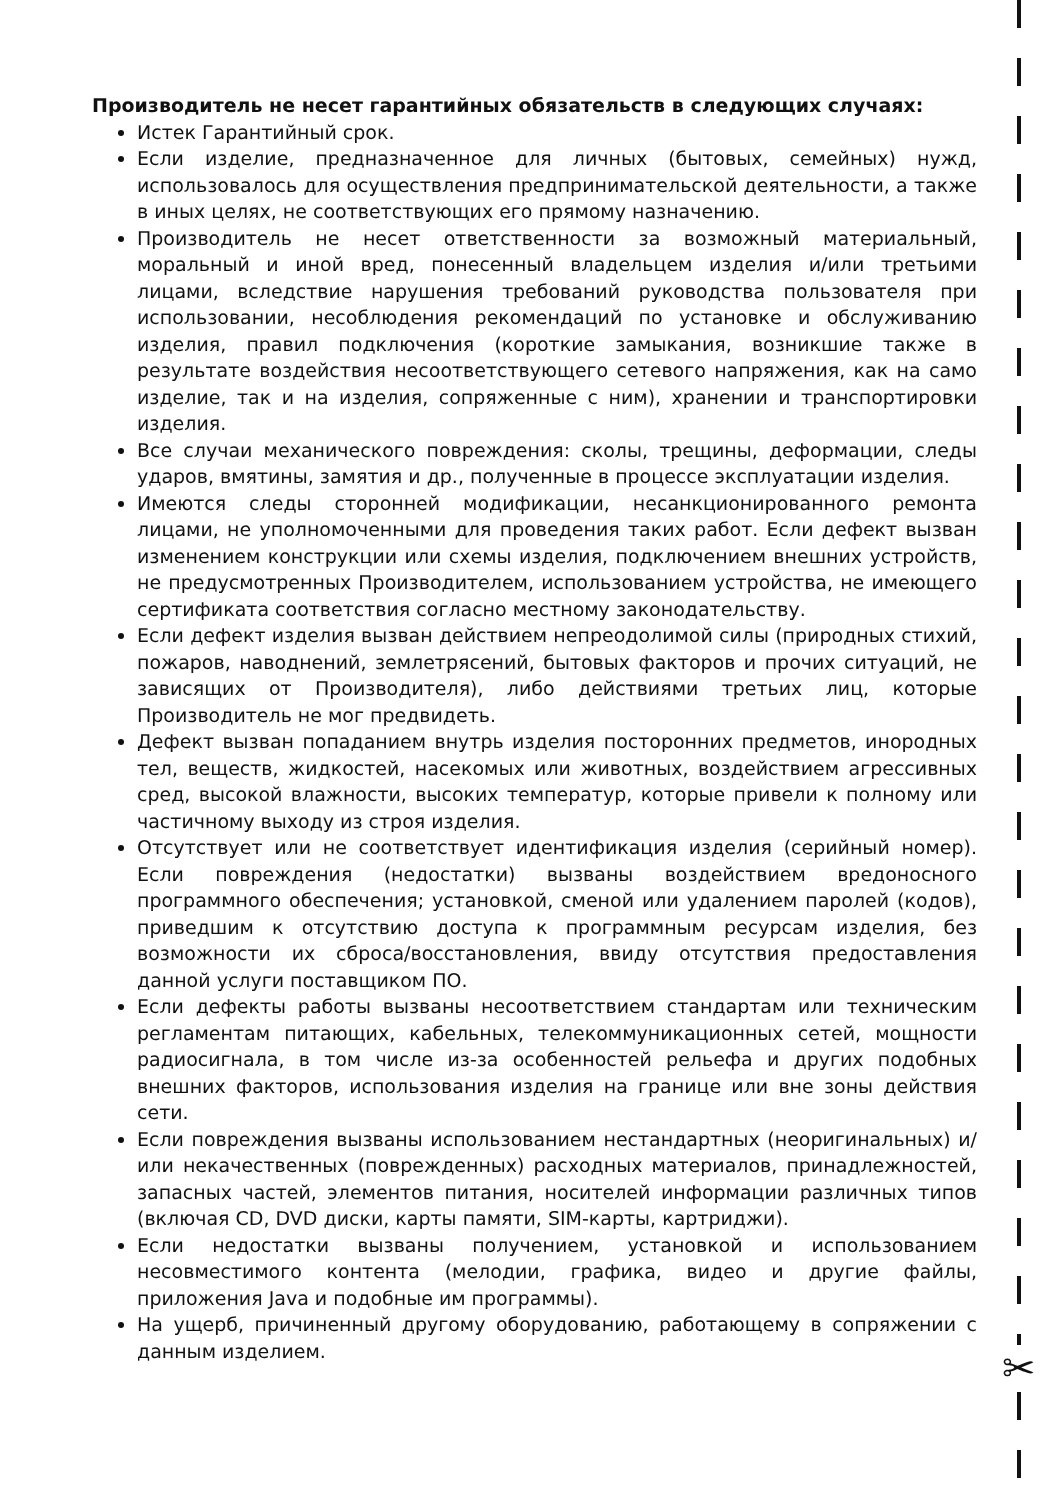✂
Производитель не несет гарантийных обязательств в следующих случаях:
Истек Гарантийный срок.
Если изделие, предназначенное для личных (бытовых, семейных) нужд, использовалось для осуществления предпринимательской деятельности, а также в иных целях, не соответствующих его прямому назначению.
Производитель не несет ответственности за возможный материальный, моральный и иной вред, понесенный владельцем изделия и/или третьими лицами, вследствие нарушения требований руководства пользователя при использовании, несоблюдения рекомендаций по установке и обслуживанию изделия, правил подключения (короткие замыкания, возникшие также в результате воздействия несоответствующего сетевого напряжения, как на само изделие, так и на изделия, сопряженные с ним), хранении и транспортировки изделия.
Все случаи механического повреждения: сколы, трещины, деформации, следы ударов, вмятины, замятия и др., полученные в процессе эксплуатации изделия.
Имеются следы сторонней модификации, несанкционированного ремонта лицами, не уполномоченными для проведения таких работ. Если дефект вызван изменением конструкции или схемы изделия, подключением внешних устройств, не предусмотренных Производителем, использованием устройства, не имеющего сертификата соответствия согласно местному законодательству.
Если дефект изделия вызван действием непреодолимой силы (природных стихий, пожаров, наводнений, землетрясений, бытовых факторов и прочих ситуаций, не зависящих от Производителя), либо действиями третьих лиц, которые Производитель не мог предвидеть.
Дефект вызван попаданием внутрь изделия посторонних предметов, инородных тел, веществ, жидкостей, насекомых или животных, воздействием агрессивных сред, высокой влажности, высоких температур, которые привели к полному или частичному выходу из строя изделия.
Отсутствует или не соответствует идентификация изделия (серийный номер). Если повреждения (недостатки) вызваны воздействием вредоносного программного обеспечения; установкой, сменой или удалением паролей (кодов), приведшим к отсутствию доступа к программным ресурсам изделия, без возможности их сброса/восстановления, ввиду отсутствия предоставления данной услуги поставщиком ПО.
Если дефекты работы вызваны несоответствием стандартам или техническим регламентам питающих, кабельных, телекоммуникационных сетей, мощности радиосигнала, в том числе из-за особенностей рельефа и других подобных внешних факторов, использования изделия на границе или вне зоны действия сети.
Если повреждения вызваны использованием нестандартных (неоригинальных) и/или некачественных (поврежденных) расходных материалов, принадлежностей, запасных частей, элементов питания, носителей информации различных типов (включая CD, DVD диски, карты памяти, SIM-карты, картриджи).
Если недостатки вызваны получением, установкой и использованием несовместимого контента (мелодии, графика, видео и другие файлы, приложения Java и подобные им программы).
На ущерб, причиненный другому оборудованию, работающему в сопряжении с данным изделием.